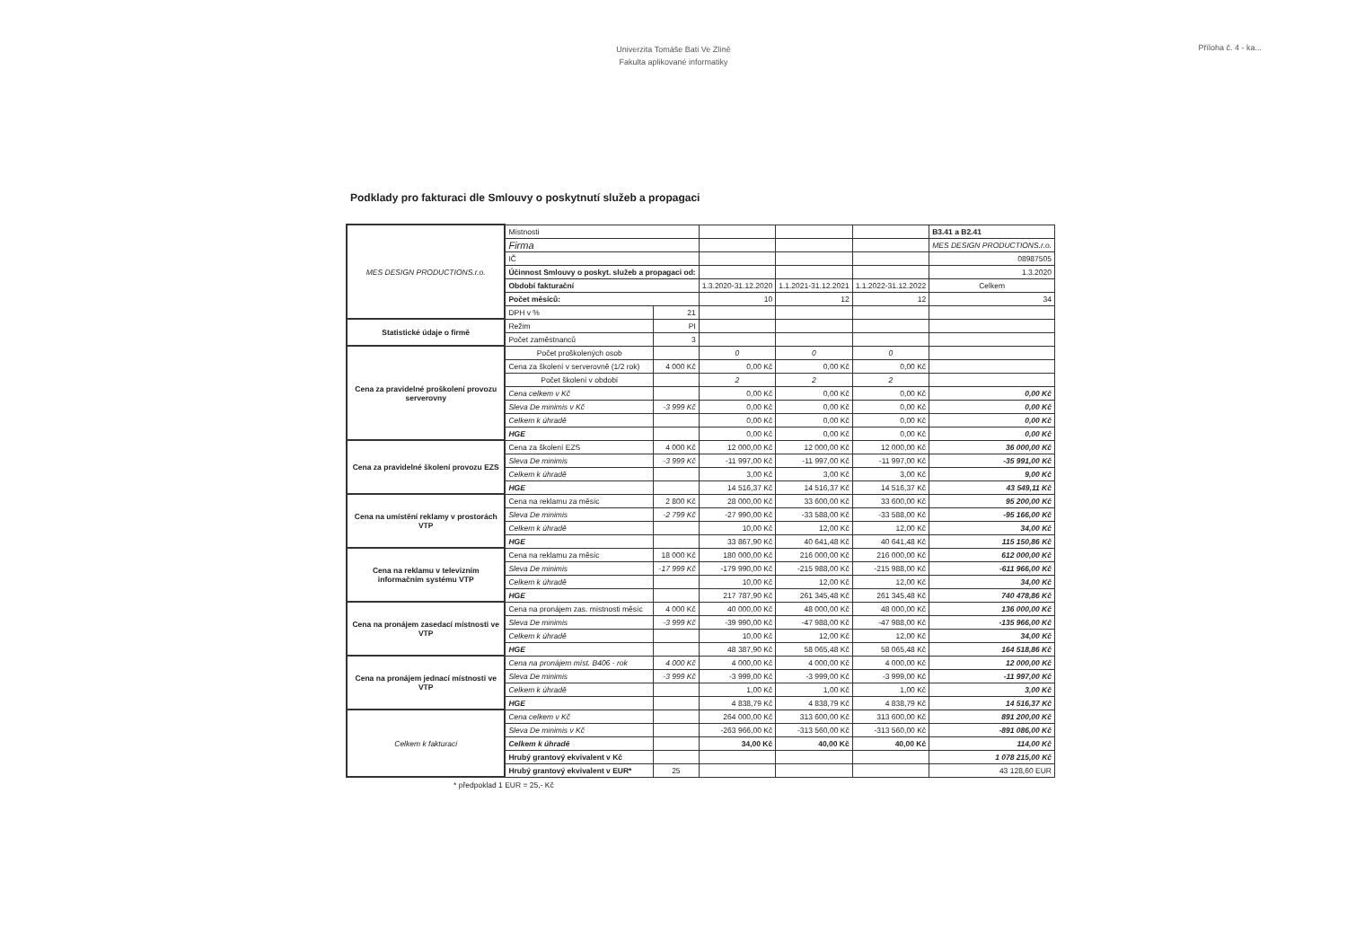Univerzita Tomáše Bati Ve Zlíně
Fakulta aplikované informatiky
Příloha č. 4 - ka...
Podklady pro fakturaci dle Smlouvy o poskytnutí služeb a propagaci
| MES DESIGN PRODUCTIONS.r.o. | Místnosti | | | | | B3.41 a B2.41 |
| | Firma | | | | | MES DESIGN PRODUCTIONS.r.o. |
| | IČ | | | | | 08987505 |
| | Účinnost Smlouvy o poskyt. služeb a propagaci od: | | | | | 1.3.2020 |
| | Období fakturační | | 1.3.2020-31.12.2020 | 1.1.2021-31.12.2021 | 1.1.2022-31.12.2022 | Celkem |
| | Počet měsíců: | | 10 | 12 | 12 | 34 |
| | DPH v % | 21 | | | | |
| Statistické údaje o firmě | Režim | PI | | | | |
| | Počet zaměstnanců | 3 | | | | |
| Cena za pravidelné proškolení provozu serverovny | Počet proškolených osob | | 0 | 0 | 0 | |
| | Cena za školení v serverovně (1/2 rok) | 4 000 Kč | 0,00 Kč | 0,00 Kč | 0,00 Kč | |
| | Počet školení v období | | 2 | 2 | 2 | |
| | Cena celkem v Kč | | 0,00 Kč | 0,00 Kč | 0,00 Kč | 0,00 Kč |
| | Sleva De minimis v Kč | -3 999 Kč | 0,00 Kč | 0,00 Kč | 0,00 Kč | 0,00 Kč |
| | Celkem k úhradě | | 0,00 Kč | 0,00 Kč | 0,00 Kč | 0,00 Kč |
| | HGE | | 0,00 Kč | 0,00 Kč | 0,00 Kč | 0,00 Kč |
| Cena za pravidelné školení provozu EZS | Cena za školení EZS | 4 000 Kč | 12 000,00 Kč | 12 000,00 Kč | 12 000,00 Kč | 36 000,00 Kč |
| | Sleva De minimis | -3 999 Kč | -11 997,00 Kč | -11 997,00 Kč | -11 997,00 Kč | -35 991,00 Kč |
| | Celkem k úhradě | | 3,00 Kč | 3,00 Kč | 3,00 Kč | 9,00 Kč |
| | HGE | | 14 516,37 Kč | 14 516,37 Kč | 14 516,37 Kč | 43 549,11 Kč |
| Cena na umístění reklamy v prostorách VTP | Cena na reklamu za měsíc | 2 800 Kč | 28 000,00 Kč | 33 600,00 Kč | 33 600,00 Kč | 95 200,00 Kč |
| | Sleva De minimis | -2 799 Kč | -27 990,00 Kč | -33 588,00 Kč | -33 588,00 Kč | -95 166,00 Kč |
| | Celkem k úhradě | | 10,00 Kč | 12,00 Kč | 12,00 Kč | 34,00 Kč |
| | HGE | | 33 867,90 Kč | 40 641,48 Kč | 40 641,48 Kč | 115 150,86 Kč |
| Cena na reklamu v televizním informačním systému VTP | Cena na reklamu za měsíc | 18 000 Kč | 180 000,00 Kč | 216 000,00 Kč | 216 000,00 Kč | 612 000,00 Kč |
| | Sleva De minimis | -17 999 Kč | -179 990,00 Kč | -215 988,00 Kč | -215 988,00 Kč | -611 966,00 Kč |
| | Celkem k úhradě | | 10,00 Kč | 12,00 Kč | 12,00 Kč | 34,00 Kč |
| | HGE | | 217 787,90 Kč | 261 345,48 Kč | 261 345,48 Kč | 740 478,86 Kč |
| Cena na pronájem zasedací místnosti ve VTP | Cena na pronájem zas. místnosti měsíc | 4 000 Kč | 40 000,00 Kč | 48 000,00 Kč | 48 000,00 Kč | 136 000,00 Kč |
| | Sleva De minimis | -3 999 Kč | -39 990,00 Kč | -47 988,00 Kč | -47 988,00 Kč | -135 966,00 Kč |
| | Celkem k úhradě | | 10,00 Kč | 12,00 Kč | 12,00 Kč | 34,00 Kč |
| | HGE | | 48 387,90 Kč | 58 065,48 Kč | 58 065,48 Kč | 164 518,86 Kč |
| Cena na pronájem jednací místnosti ve VTP | Cena na pronájem míst. B406 - rok | 4 000 Kč | 4 000,00 Kč | 4 000,00 Kč | 4 000,00 Kč | 12 000,00 Kč |
| | Sleva De minimis | -3 999 Kč | -3 999,00 Kč | -3 999,00 Kč | -3 999,00 Kč | -11 997,00 Kč |
| | Celkem k úhradě | | 1,00 Kč | 1,00 Kč | 1,00 Kč | 3,00 Kč |
| | HGE | | 4 838,79 Kč | 4 838,79 Kč | 4 838,79 Kč | 14 516,37 Kč |
| Celkem k fakturaci | Cena celkem v Kč | | 264 000,00 Kč | 313 600,00 Kč | 313 600,00 Kč | 891 200,00 Kč |
| | Sleva De minimis v Kč | | -263 966,00 Kč | -313 560,00 Kč | -313 560,00 Kč | -891 086,00 Kč |
| | Celkem k úhradě | | 34,00 Kč | 40,00 Kč | 40,00 Kč | 114,00 Kč |
| | Hrubý grantový ekvivalent v Kč | | | | | 1 078 215,00 Kč |
| | Hrubý grantový ekvivalent v EUR* | 25 | | | | 43 128,60 EUR |
* předpoklad 1 EUR = 25,- Kč